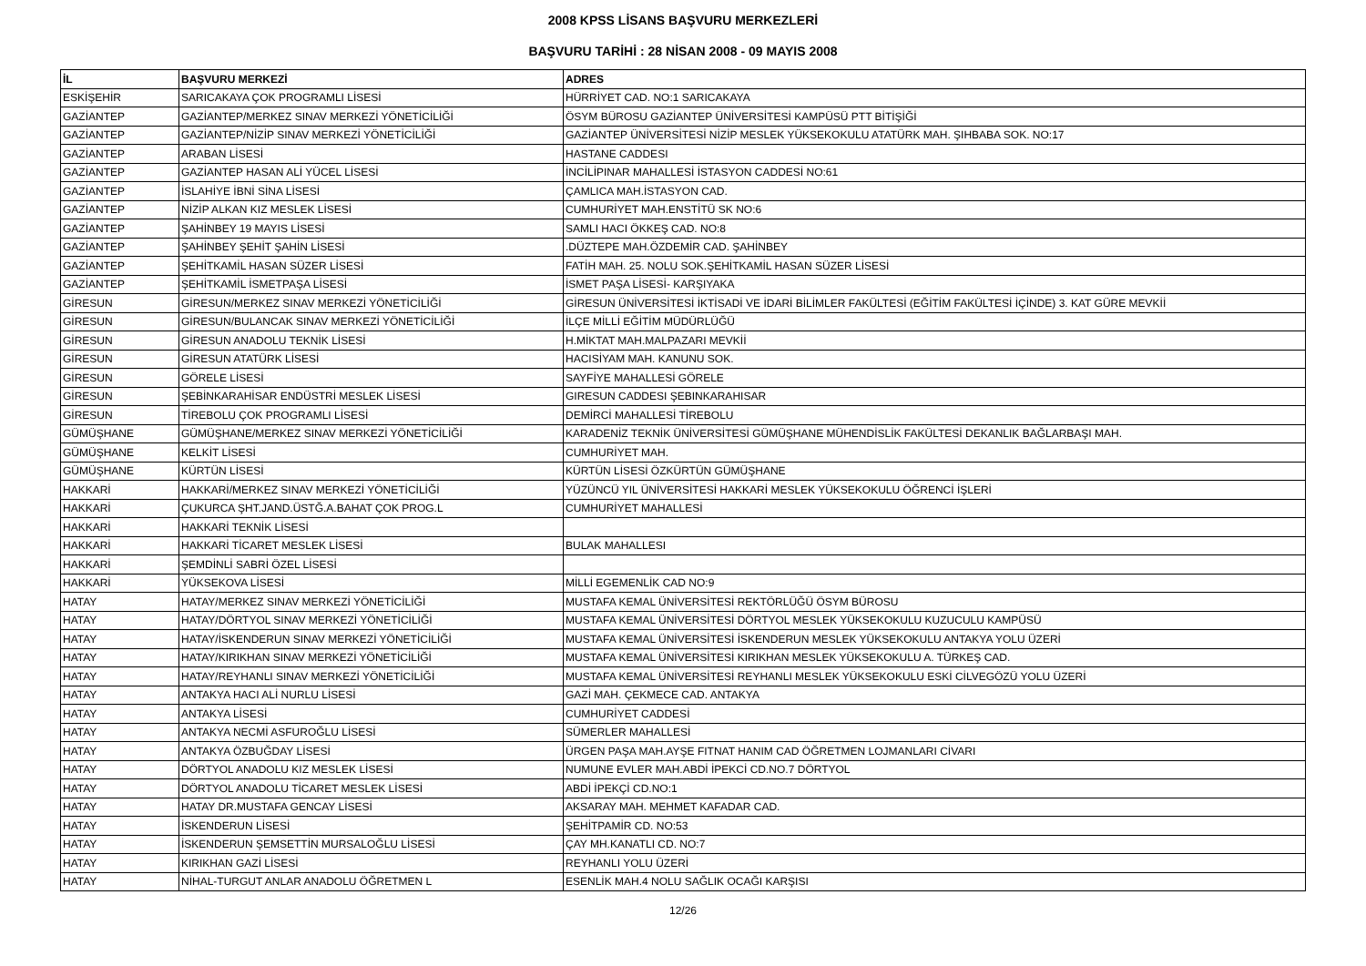2008 KPSS LİSANS BAŞVURU MERKEZLERİ
BAŞVURU TARİHİ : 28 NİSAN 2008 - 09 MAYIS 2008
| İL | BAŞVURU MERKEZİ | ADRES |
| --- | --- | --- |
| ESKİŞEHİR | SARICAKAYA ÇOK PROGRAMLI LİSESİ | HÜRRİYET CAD. NO:1 SARICAKAYA |
| GAZİANTEP | GAZİANTEP/MERKEZ SINAV MERKEZİ YÖNETİCİLİĞİ | ÖSYM BÜROSU GAZİANTEP ÜNİVERSİTESİ KAMPÜSÜ PTT BİTİŞİĞİ |
| GAZİANTEP | GAZİANTEP/NİZİP SINAV MERKEZİ YÖNETİCİLİĞİ | GAZİANTEP ÜNİVERSİTESİ NİZİP MESLEK YÜKSEKOKULU ATATÜRK MAH. ŞIHBABA SOK. NO:17 |
| GAZİANTEP | ARABAN LİSESİ | HASTANE CADDESI |
| GAZİANTEP | GAZİANTEP HASAN ALİ YÜCEL LİSESİ | İNCİLİPINAR MAHALLESİ İSTASYON CADDESİ NO:61 |
| GAZİANTEP | İSLAHİYE İBNİ SİNA LİSESİ | ÇAMLICA MAH.İSTASYON CAD. |
| GAZİANTEP | NİZİP ALKAN KIZ MESLEK LİSESİ | CUMHURİYET MAH.ENSTİTÜ SK NO:6 |
| GAZİANTEP | ŞAHİNBEY 19 MAYIS LİSESİ | SAMLI HACI ÖKKEŞ CAD. NO:8 |
| GAZİANTEP | ŞAHİNBEY ŞEHİT ŞAHİN LİSESİ | .DÜZTEPE MAH.ÖZDEMİR CAD. ŞAHİNBEY |
| GAZİANTEP | ŞEHİTKAMİL HASAN SÜZER LİSESİ | FATİH MAH. 25. NOLU SOK.ŞEHİTKAMİL HASAN SÜZER LİSESİ |
| GAZİANTEP | ŞEHİTKAMİL İSMETPAŞA LİSESİ | İSMET PAŞA LİSESİ- KARŞIYAKA |
| GİRESUN | GİRESUN/MERKEZ SINAV MERKEZİ YÖNETİCİLİĞİ | GİRESUN ÜNİVERSİTESİ İKTİSADİ VE İDARİ BİLİMLER FAKÜLTESİ (EĞİTİM FAKÜLTESİ İÇİNDE) 3. KAT GÜRE MEVKİİ |
| GİRESUN | GİRESUN/BULANCAK SINAV MERKEZİ YÖNETİCİLİĞİ | İLÇE MİLLİ EĞİTİM MÜDÜRLÜĞÜ |
| GİRESUN | GİRESUN ANADOLU TEKNİK LİSESİ | H.MİKTAT MAH.MALPAZARI MEVKİİ |
| GİRESUN | GİRESUN ATATÜRK LİSESİ | HACISİYAM MAH. KANUNU SOK. |
| GİRESUN | GÖRELE LİSESİ | SAYFİYE MAHALLESİ GÖRELE |
| GİRESUN | ŞEBİNKARAHİSAR ENDÜSTRİ MESLEK LİSESİ | GIRESUN CADDESI ŞEBINKARAHISAR |
| GİRESUN | TİREBOLU ÇOK PROGRAMLI LİSESİ | DEMİRCİ MAHALLESİ TİREBOLU |
| GÜMÜŞHANE | GÜMÜŞHANE/MERKEZ SINAV MERKEZİ YÖNETİCİLİĞİ | KARADENİZ TEKNİK ÜNİVERSİTESİ GÜMÜŞHANE MÜHENDİSLİK FAKÜLTESİ DEKANLIK BAĞLARBAŞI MAH. |
| GÜMÜŞHANE | KELKİT LİSESİ | CUMHURİYET MAH. |
| GÜMÜŞHANE | KÜRTÜN LİSESİ | KÜRTÜN LİSESİ ÖZKÜRTÜN GÜMÜŞHANE |
| HAKKARİ | HAKKARİ/MERKEZ SINAV MERKEZİ YÖNETİCİLİĞİ | YÜZÜNCÜ YIL ÜNİVERSİTESİ HAKKARİ MESLEK YÜKSEKOKULU ÖĞRENCİ İŞLERİ |
| HAKKARİ | ÇUKURCA ŞHT.JAND.ÜSTĞ.A.BAHAT ÇOK PROG.L | CUMHURİYET MAHALLESİ |
| HAKKARİ | HAKKARİ TEKNİK LİSESİ | |
| HAKKARİ | HAKKARİ TİCARET MESLEK LİSESİ | BULAK MAHALLESI |
| HAKKARİ | ŞEMDİNLİ SABRİ ÖZEL LİSESİ | |
| HAKKARİ | YÜKSEKOVA LİSESİ | MİLLİ EGEMENLİK CAD NO:9 |
| HATAY | HATAY/MERKEZ SINAV MERKEZİ YÖNETİCİLİĞİ | MUSTAFA KEMAL ÜNİVERSİTESİ REKTÖRLÜĞÜ ÖSYM BÜROSU |
| HATAY | HATAY/DÖRTYOL SINAV MERKEZİ YÖNETİCİLİĞİ | MUSTAFA KEMAL ÜNİVERSİTESİ DÖRTYOL MESLEK YÜKSEKOKULU KUZUCULU KAMPÜSÜ |
| HATAY | HATAY/İSKENDERUN SINAV MERKEZİ YÖNETİCİLİĞİ | MUSTAFA KEMAL ÜNİVERSİTESİ İSKENDERUN MESLEK YÜKSEKOKULU ANTAKYA YOLU ÜZERİ |
| HATAY | HATAY/KIRIKHAN SINAV MERKEZİ YÖNETİCİLİĞİ | MUSTAFA KEMAL ÜNİVERSİTESİ KIRIKHAN MESLEK YÜKSEKOKULU A. TÜRKEŞ CAD. |
| HATAY | HATAY/REYHANLI SINAV MERKEZİ YÖNETİCİLİĞİ | MUSTAFA KEMAL ÜNİVERSİTESİ REYHANLI MESLEK YÜKSEKOKULU ESKİ CİLVEGÖZÜ YOLU ÜZERİ |
| HATAY | ANTAKYA HACI ALİ NURLU LİSESİ | GAZİ MAH. ÇEKMECE CAD. ANTAKYA |
| HATAY | ANTAKYA LİSESİ | CUMHURİYET CADDESİ |
| HATAY | ANTAKYA NECMİ ASFUROĞLU LİSESİ | SÜMERLER MAHALLESİ |
| HATAY | ANTAKYA ÖZBUĞDAY LİSESİ | ÜRGEN PAŞA MAH.AYŞE FITNAT HANIM CAD ÖĞRETMEN LOJMANLARI CİVARI |
| HATAY | DÖRTYOL ANADOLU KIZ MESLEK LİSESİ | NUMUNE EVLER MAH.ABDİ İPEKCİ CD.NO.7 DÖRTYOL |
| HATAY | DÖRTYOL ANADOLU TİCARET MESLEK LİSESİ | ABDİ İPEKÇİ CD.NO:1 |
| HATAY | HATAY DR.MUSTAFA GENCAY LİSESİ | AKSARAY MAH. MEHMET KAFADAR CAD. |
| HATAY | İSKENDERUN LİSESİ | ŞEHİTPAMİR CD. NO:53 |
| HATAY | İSKENDERUN ŞEMSETTİN MURSALOĞLU LİSESİ | ÇAY MH.KANATLI CD. NO:7 |
| HATAY | KIRIKHAN GAZİ LİSESİ | REYHANLI YOLU ÜZERİ |
| HATAY | NİHAL-TURGUT ANLAR ANADOLU ÖĞRETMEN L | ESENLİK MAH.4 NOLU SAĞLIK OCAĞI KARŞISI |
12/26